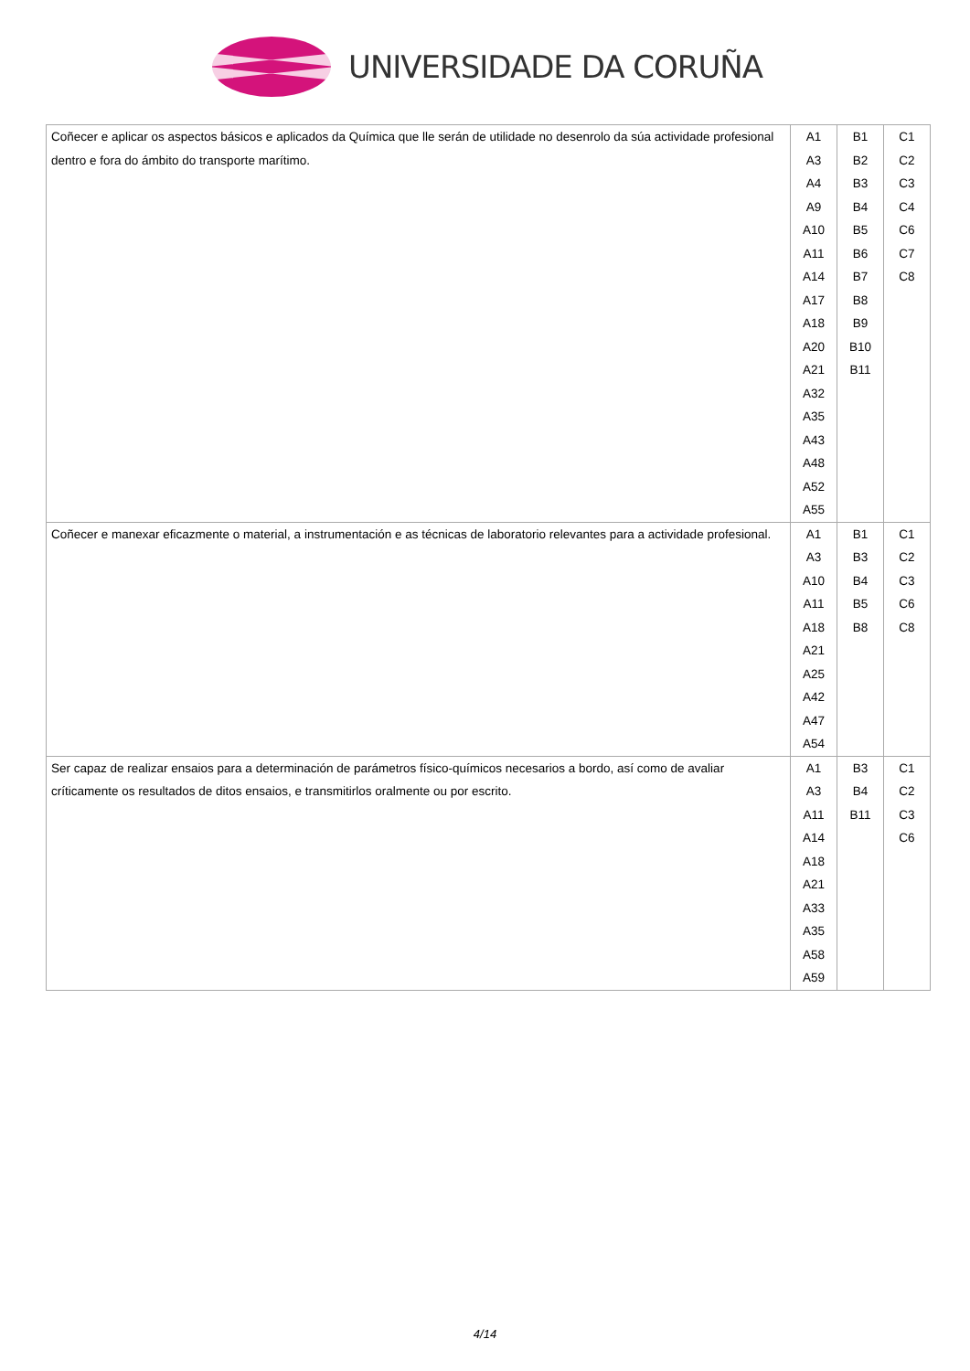UNIVERSIDADE DA CORUÑA
| Coñecer e aplicar os aspectos básicos e aplicados da Química que lle serán de utilidade no desenrolo da súa actividade profesional dentro e fora do ámbito do transporte marítimo. | A1 A3 A4 A9 A10 A11 A14 A17 A18 A20 A21 A32 A35 A43 A48 A52 A55 | B1 B2 B3 B4 B5 B6 B7 B8 B9 B10 B11 | C1 C2 C3 C4 C6 C7 C8 |
| Coñecer e manexar eficazmente o material, a instrumentación e as técnicas de laboratorio relevantes para a actividade profesional. | A1 A3 A10 A11 A18 A21 A25 A42 A47 A54 | B1 B3 B4 B5 B8 | C1 C2 C3 C6 C8 |
| Ser capaz de realizar ensaios para a determinación de parámetros físico-químicos necesarios a bordo, así como de avaliar críticamente os resultados de ditos ensaios, e transmitirlos oralmente ou por escrito. | A1 A3 A11 A14 A18 A21 A33 A35 A58 A59 | B3 B4 B11 | C1 C2 C3 C6 |
4/14